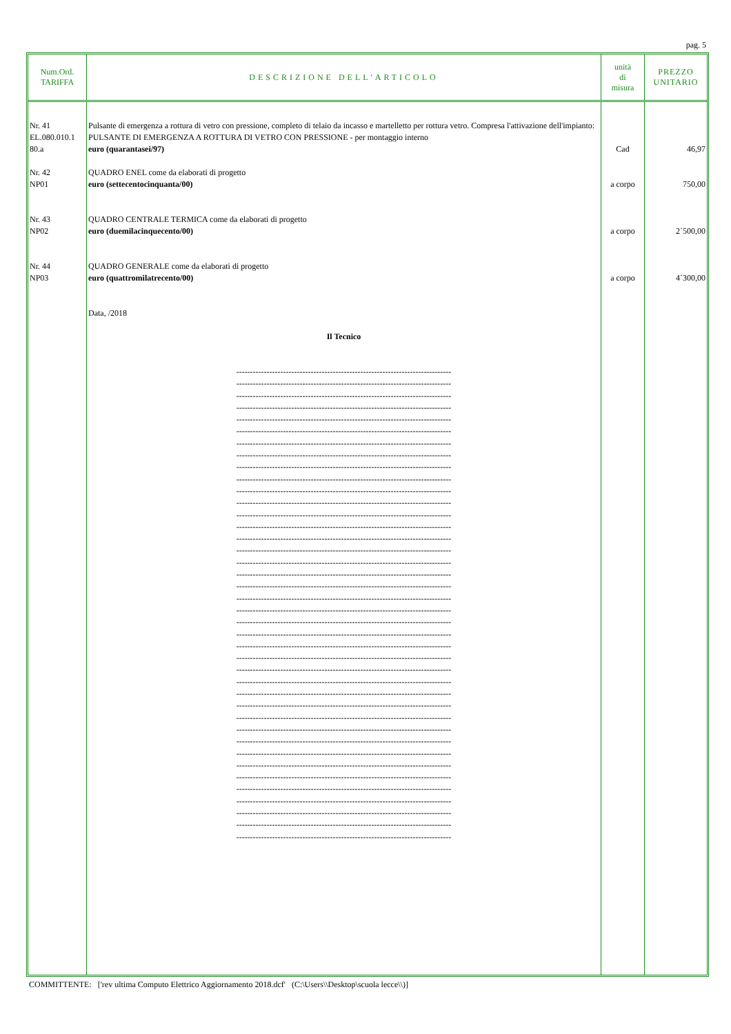pag. 5
| Num.Ord. TARIFFA | DESCRIZIONE DELL'ARTICOLO | unità di misura | PREZZO UNITARIO |
| --- | --- | --- | --- |
| Nr. 41 EL.080.010.1 80.a Nr. 42 NP01 Nr. 43 NP02 Nr. 44 NP03 | Pulsante di emergenza a rottura di vetro con pressione, completo di telaio da incasso e martelletto per rottura vetro. Compresa l'attivazione dell'impianto: PULSANTE DI EMERGENZA A ROTTURA DI VETRO CON PRESSIONE - per montaggio interno euro (quarantasei/97) QUADRO ENEL come da elaborati di progetto euro (settecentocinquanta/00) QUADRO CENTRALE TERMICA come da elaborati di progetto euro (duemilacinquecento/00) QUADRO GENERALE come da elaborati di progetto euro (quattromilatrecento/00) Data, /2018 Il Tecnico ------------------------------------------------------------------------------ ------------------------------------------------------------------------------ ------------------------------------------------------------------------------ ------------------------------------------------------------------------------ ------------------------------------------------------------------------------ ------------------------------------------------------------------------------ ------------------------------------------------------------------------------ ------------------------------------------------------------------------------ ------------------------------------------------------------------------------ ------------------------------------------------------------------------------ ------------------------------------------------------------------------------ ------------------------------------------------------------------------------ ------------------------------------------------------------------------------ ------------------------------------------------------------------------------ ------------------------------------------------------------------------------ ------------------------------------------------------------------------------ ------------------------------------------------------------------------------ ------------------------------------------------------------------------------ ------------------------------------------------------------------------------ ------------------------------------------------------------------------------ ------------------------------------------------------------------------------ ------------------------------------------------------------------------------ ------------------------------------------------------------------------------ ------------------------------------------------------------------------------ ------------------------------------------------------------------------------ ------------------------------------------------------------------------------ ------------------------------------------------------------------------------ ------------------------------------------------------------------------------ ------------------------------------------------------------------------------ ------------------------------------------------------------------------------ ------------------------------------------------------------------------------ ------------------------------------------------------------------------------ ------------------------------------------------------------------------------ ------------------------------------------------------------------------------ ------------------------------------------------------------------------------ ------------------------------------------------------------------------------ ------------------------------------------------------------------------------ ------------------------------------------------------------------------------ ------------------------------------------------------------------------------ ------------------------------------------------------------------------------ | Cad a corpo a corpo a corpo | 46,97 750,00 2´500,00 4´300,00 |
COMMITTENTE: ['rev ultima Computo Elettrico Aggiornamento 2018.dcf' (C:\Users\\Desktop\scuola lecce\\)]